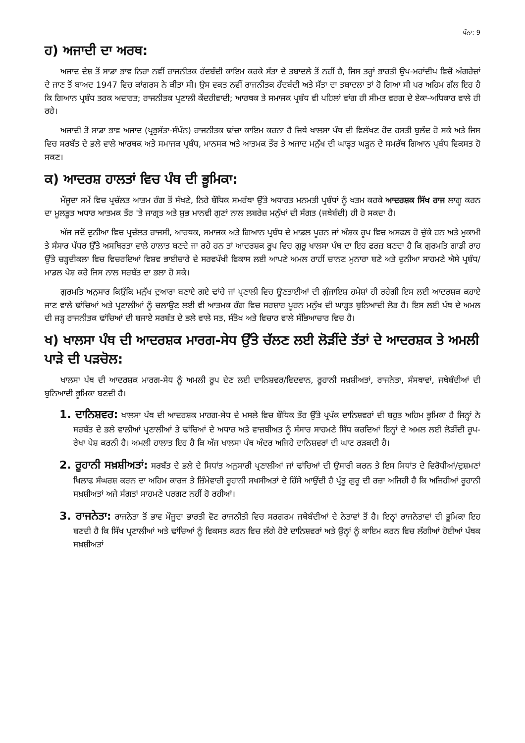ਪੰਨਾ: 9
ਹ) ਅਜਾਦੀ ਦਾ ਅਰਥ:
ਅਜਾਦ ਦੇਸ਼ ਤੋਂ ਸਾਡਾ ਭਾਵ ਨਿਰਾ ਨਵੀਂ ਰਾਜਨੀਤਕ ਹੱਦਬੰਦੀ ਕਾਇਮ ਕਰਕੇ ਸੱਤਾ ਦੇ ਤਬਾਦਲੇ ਤੋਂ ਨਹੀਂ ਹੈ, ਜਿਸ ਤਰ੍ਹਾਂ ਭਾਰਤੀ ਉਪ-ਮਹਾਂਦੀਪ ਵਿਚੋਂ ਅੰਗਰੇਜ਼ਾਂ ਦੇ ਜਾਣ ਤੋਂ ਬਾਅਦ 1947 ਵਿਚ ਕਾਂਗਰਸ ਨੇ ਕੀਤਾ ਸੀ। ਉਸ ਵਕਤ ਨਵੀਂ ਰਾਜਨੀਤਕ ਹੱਦਬੰਦੀ ਅਤੇ ਸੱਤਾ ਦਾ ਤਬਾਦਲਾ ਤਾਂ ਹੋ ਗਿਆ ਸੀ ਪਰ ਅਹਿਮ ਗੱਲ ਇਹ ਹੈ ਕਿ ਗਿਆਨ ਪ੍ਰਬੰਧ ਤਰਕ ਅਦਾਰਤ; ਰਾਜਨੀਤਕ ਪ੍ਰਣਾਲੀ ਕੇਂਦਰੀਵਾਦੀ; ਆਰਥਕ ਤੇ ਸਮਾਜਕ ਪ੍ਰਬੰਧ ਵੀ ਪਹਿਲਾਂ ਵਾਂਗ ਹੀ ਸੀਮਤ ਵਰਗ ਦੇ ਏਕਾ-ਅਧਿਕਾਰ ਵਾਲੇ ਹੀ ਰਹੇ।
ਅਜਾਦੀ ਤੋਂ ਸਾਡਾ ਭਾਵ ਅਜਾਦ (ਪ੍ਰਭੁਸੱਤਾ-ਸੰਪੰਨ) ਰਾਜਨੀਤਕ ਢਾਂਚਾ ਕਾਇਮ ਕਰਨਾ ਹੈ ਜਿਥੇ ਖਾਲਸਾ ਪੰਥ ਦੀ ਵਿਲੱਖਣ ਹੋਂਦ ਹਸਤੀ ਬੁਲੰਦ ਹੋ ਸਕੇ ਅਤੇ ਜਿਸ ਵਿਚ ਸਰਬੱਤ ਦੇ ਭਲੇ ਵਾਲੇ ਆਰਥਕ ਅਤੇ ਸਮਾਜਕ ਪ੍ਰਬੰਧ, ਮਾਨਸਕ ਅਤੇ ਆਤਮਕ ਤੌਰ ਤੇ ਅਜਾਦ ਮਨੁੱਖ ਦੀ ਘਾੜ੍ਹਤ ਘੜ੍ਹਨ ਦੇ ਸਮਰੱਥ ਗਿਆਨ ਪ੍ਰਬੰਧ ਵਿਕਸਤ ਹੋ ਸਕਣ।
ਕ) ਆਦਰਸ਼ ਹਾਲਤਾਂ ਵਿਚ ਪੰਥ ਦੀ ਭੂਮਿਕਾ:
ਮੌਜੂਦਾ ਸਮੇਂ ਵਿਚ ਪ੍ਰਚੱਲਤ ਆਤਮ ਰੰਗ ਤੋਂ ਸੱਖਣੇ, ਨਿਰੇ ਬੌਧਿਕ ਸਮਰੱਥਾ ਉੱਤੇ ਅਧਾਰਤ ਮਨਮਤੀ ਪ੍ਰਬੰਧਾਂ ਨੂੰ ਖਤਮ ਕਰਕੇ ਆਦਰਸ਼ਕ ਸਿੱਖ ਰਾਜ ਲਾਗੂ ਕਰਨ ਦਾ ਮੂਲਭੂਤ ਅਧਾਰ ਆਤਮਕ ਤੌਰ 'ਤੇ ਜਾਗ੍ਰਤ ਅਤੇ ਸ਼ੁਭ ਮਾਨਵੀ ਗੁਣਾਂ ਨਾਲ ਲਬਰੇਜ਼ ਮਨੁੱਖਾਂ ਦੀ ਸੰਗਤ (ਜਥੇਬੰਦੀ) ਹੀ ਹੋ ਸਕਦਾ ਹੈ।
ਅੱਜ ਜਦੋਂ ਦੁਨੀਆ ਵਿਚ ਪ੍ਰਚੱਲਤ ਰਾਜਸੀ, ਆਰਥਕ, ਸਮਾਜਕ ਅਤੇ ਗਿਆਨ ਪ੍ਰਬੰਧ ਦੇ ਮਾਡਲ ਪੂਰਨ ਜਾਂ ਅੰਸ਼ਕ ਰੂਪ ਵਿਚ ਅਸਫਲ ਹੋ ਚੁੱਕੇ ਹਨ ਅਤੇ ਮੁਕਾਮੀ ਤੇ ਸੰਸਾਰ ਪੱਧਰ ਉੱਤੇ ਅਸਥਿਰਤਾ ਵਾਲੇ ਹਾਲਾਤ ਬਣਦੇ ਜਾ ਰਹੇ ਹਨ ਤਾਂ ਆਦਰਸ਼ਕ ਰੂਪ ਵਿਚ ਗੁਰੂ ਖਾਲਸਾ ਪੰਥ ਦਾ ਇਹ ਫਰਜ਼ ਬਣਦਾ ਹੈ ਕਿ ਗੁਰਮਤਿ ਗਾਡੀ ਰਾਹ ਉੱਤੇ ਚੜ੍ਹਦੀਕਲਾ ਵਿਚ ਵਿਚਰਦਿਆਂ ਵਿਸ਼ਵ ਭਾਈਚਾਰੇ ਦੇ ਸਰਵਪੱਖੀ ਵਿਕਾਸ ਲਈ ਆਪਣੇ ਅਮਲ ਰਾਹੀਂ ਚਾਨਣ ਮੁਨਾਰਾ ਬਣੇ ਅਤੇ ਦੁਨੀਆ ਸਾਹਮਣੇ ਐਸੇ ਪ੍ਰਬੰਧ/ਮਾਡਲ ਪੇਸ਼ ਕਰੇ ਜਿਸ ਨਾਲ ਸਰਬੱਤ ਦਾ ਭਲਾ ਹੋ ਸਕੇ।
ਗੁਰਮਤਿ ਅਨੁਸਾਰ ਕਿਉਂਕਿ ਮਨੁੱਖ ਦੁਆਰਾ ਬਣਾਏ ਗਏ ਢਾਂਚੇ ਜਾਂ ਪ੍ਰਣਾਲੀ ਵਿਚ ਊਣਤਾਈਆਂ ਦੀ ਗੁੰਜਾਇਸ਼ ਹਮੇਸ਼ਾਂ ਹੀ ਰਹੇਗੀ ਇਸ ਲਈ ਆਦਰਸ਼ਕ ਕਹਾਏ ਜਾਣ ਵਾਲੇ ਢਾਂਚਿਆਂ ਅਤੇ ਪ੍ਰਣਾਲੀਆਂ ਨੂੰ ਚਲਾਉਣ ਲਈ ਵੀ ਆਤਮਕ ਰੰਗ ਵਿਚ ਸਰਸ਼ਾਰ ਪੂਰਨ ਮਨੁੱਖ ਦੀ ਘਾੜ੍ਹਤ ਬੁਨਿਆਦੀ ਲੋੜ ਹੈ। ਇਸ ਲਈ ਪੰਥ ਦੇ ਅਮਲ ਦੀ ਜੜ੍ਹ ਰਾਜਨੀਤਕ ਢਾਂਚਿਆਂ ਦੀ ਬਜਾਏ ਸਰਬੱਤ ਦੇ ਭਲੇ ਵਾਲੇ ਸਤ, ਸੰਤੋਖ ਅਤੇ ਵਿਚਾਰ ਵਾਲੇ ਸੱਭਿਆਚਾਰ ਵਿਚ ਹੈ।
ਖ) ਖਾਲਸਾ ਪੰਥ ਦੀ ਆਦਰਸ਼ਕ ਮਾਰਗ-ਸੇਧ ਉੱਤੇ ਚੱਲਣ ਲਈ ਲੋੜੀਂਦੇ ਤੱਤਾਂ ਦੇ ਆਦਰਸ਼ਕ ਤੇ ਅਮਲੀ ਪਾੜੇ ਦੀ ਪੜਚੋਲ:
ਖਾਲਸਾ ਪੰਥ ਦੀ ਆਦਰਸ਼ਕ ਮਾਰਗ-ਸੇਧ ਨੂੰ ਅਮਲੀ ਰੂਪ ਦੇਣ ਲਈ ਦਾਨਿਸ਼ਵਰ/ਵਿਦਵਾਨ, ਰੂਹਾਨੀ ਸਖ਼ਸ਼ੀਅਤਾਂ, ਰਾਜਨੇਤਾ, ਸੰਸਥਾਵਾਂ, ਜਥੇਬੰਦੀਆਂ ਦੀ ਬੁਨਿਆਦੀ ਭੂਮਿਕਾ ਬਣਦੀ ਹੈ।
1. ਦਾਨਿਸ਼ਵਰ: ਖਾਲਸਾ ਪੰਥ ਦੀ ਆਦਰਸ਼ਕ ਮਾਰਗ-ਸੇਧ ਦੇ ਮਸਲੇ ਵਿਚ ਬੌਧਿਕ ਤੌਰ ਉੱਤੇ ਪ੍ਰਪੱਕ ਦਾਨਿਸ਼ਵਰਾਂ ਦੀ ਬਹੁਤ ਅਹਿਮ ਭੂਮਿਕਾ ਹੈ ਜਿਨ੍ਹਾਂ ਨੇ ਸਰਬੱਤ ਦੇ ਭਲੇ ਵਾਲੀਆਂ ਪ੍ਰਣਾਲੀਆਂ ਤੇ ਢਾਂਚਿਆਂ ਦੇ ਅਧਾਰ ਅਤੇ ਵਾਜ਼ਬੀਅਤ ਨੂੰ ਸੰਸਾਰ ਸਾਹਮਣੇ ਸਿੱਧ ਕਰਦਿਆਂ ਇਨ੍ਹਾਂ ਦੇ ਅਮਲ ਲਈ ਲੋੜੀਂਦੀ ਰੂਪ-ਰੇਖਾ ਪੇਸ਼ ਕਰਨੀ ਹੈ। ਅਮਲੀ ਹਾਲਾਤ ਇਹ ਹੈ ਕਿ ਅੱਜ ਖਾਲਸਾ ਪੰਥ ਅੰਦਰ ਅਜਿਹੇ ਦਾਨਿਸ਼ਵਰਾਂ ਦੀ ਘਾਟ ਰੜਕਦੀ ਹੈ।
2. ਰੂਹਾਨੀ ਸਖ਼ਸ਼ੀਅਤਾਂ: ਸਰਬੱਤ ਦੇ ਭਲੇ ਦੇ ਸਿਧਾਂਤ ਅਨੁਸਾਰੀ ਪ੍ਰਣਾਲੀਆਂ ਜਾਂ ਢਾਂਚਿਆਂ ਦੀ ਉਸਾਰੀ ਕਰਨ ਤੇ ਇਸ ਸਿਧਾਂਤ ਦੇ ਵਿਰੋਧੀਆਂ/ਦੁਸ਼ਮਣਾਂ ਖਿਲਾਫ ਸੰਘਰਸ਼ ਕਰਨ ਦਾ ਅਹਿਮ ਕਾਰਜ ਤੇ ਜ਼ਿੰਮੇਵਾਰੀ ਰੂਹਾਨੀ ਸਖਸੀਅਤਾਂ ਦੇ ਹਿੱਸੇ ਆਉਂਦੀ ਹੈ ਪ੍ਰੰਤੂ ਗੁਰੂ ਦੀ ਰਜ਼ਾ ਅਜਿਹੀ ਹੈ ਕਿ ਅਜਿਹੀਆਂ ਰੂਹਾਨੀ ਸਖ਼ਸ਼ੀਅਤਾਂ ਅਜੇ ਸੰਗਤਾਂ ਸਾਹਮਣੇ ਪਰਗਟ ਨਹੀਂ ਹੋ ਰਹੀਆਂ।
3. ਰਾਜਨੇਤਾ: ਰਾਜਨੇਤਾ ਤੋਂ ਭਾਵ ਮੌਜੂਦਾ ਭਾਰਤੀ ਵੋਟ ਰਾਜਨੀਤੀ ਵਿਚ ਸਰਗਰਮ ਜਥੇਬੰਦੀਆਂ ਦੇ ਨੇਤਾਵਾਂ ਤੋਂ ਹੈ। ਇਨ੍ਹਾਂ ਰਾਜਨੇਤਾਵਾਂ ਦੀ ਭੂਮਿਕਾ ਇਹ ਬਣਦੀ ਹੈ ਕਿ ਸਿੱਖ ਪ੍ਰਣਾਲੀਆਂ ਅਤੇ ਢਾਂਚਿਆਂ ਨੂੰ ਵਿਕਸਤ ਕਰਨ ਵਿਚ ਲੱਗੇ ਹੋਏ ਦਾਨਿਸ਼ਵਰਾਂ ਅਤੇ ਉਨ੍ਹਾਂ ਨੂੰ ਕਾਇਮ ਕਰਨ ਵਿਚ ਲੱਗੀਆਂ ਹੋਈਆਂ ਪੰਥਕ ਸਖ਼ਸ਼ੀਅਤਾਂ